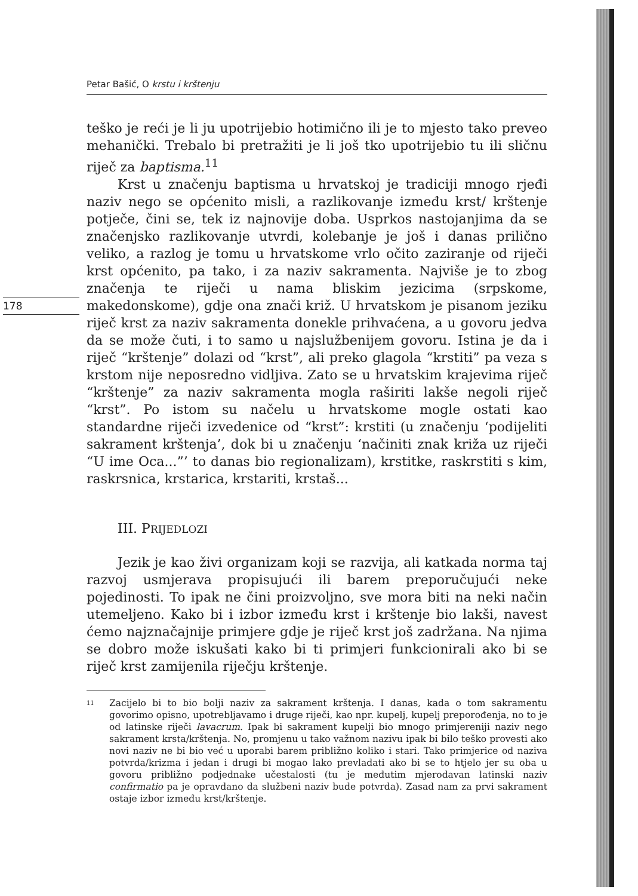Petar Bašić, O krstu i krštenju
178
teško je reći je li ju upotrijebio hotimično ili je to mjesto tako preveo mehanički. Trebalo bi pretražiti je li još tko upotrijebio tu ili sličnu riječ za baptisma.<sup>11</sup>
Krst u značenju baptisma u hrvatskoj je tradiciji mnogo rjeđi naziv nego se općenito misli, a razlikovanje između krst/ krštenje potječe, čini se, tek iz najnovije doba. Usprkos nastojanjima da se značenjsko razlikovanje utvrdi, kolebanje je još i danas prilično veliko, a razlog je tomu u hrvatskome vrlo očito zaziranje od riječi krst općenito, pa tako, i za naziv sakramenta. Najviše je to zbog značenja te riječi u nama bliskim jezicima (srpskome, makedonskome), gdje ona znači križ. U hrvatskom je pisanom jeziku riječ krst za naziv sakramenta donekle prihvaćena, a u govoru jedva da se može čuti, i to samo u najslužbenijem govoru. Istina je da i riječ “krštenje” dolazi od “krst”, ali preko glagola “krstiti” pa veza s krstom nije neposredno vidljiva. Zato se u hrvatskim krajevima riječ “krštenje” za naziv sakramenta mogla raširiti lakše negoli riječ “krst”. Po istom su načelu u hrvatskome mogle ostati kao standardne riječi izvedenice od “krst”: krstiti (u značenju ‘podijeliti sakrament krštenja’, dok bi u značenju ‘načiniti znak križa uz riječi “U ime Oca...”’ to danas bio regionalizam), krstitke, raskrstiti s kim, raskrsnica, krstarica, krstariti, krstaš...
III. PRIJEDLOZI
Jezik je kao živi organizam koji se razvija, ali katkada norma taj razvoj usmjerava propisujući ili barem preporučujući neke pojedinosti. To ipak ne čini proizvoljno, sve mora biti na neki način utemeljeno. Kako bi i izbor između krst i krštenje bio lakši, navest ćemo najznačajnije primjere gdje je riječ krst još zadržana. Na njima se dobro može iskušati kako bi ti primjeri funkcionirali ako bi se riječ krst zamijenila riječju krštenje.
11
Zacijelo bi to bio bolji naziv za sakrament krštenja. I danas, kada o tom sakramentu govorimo opisno, upotrebljavamo i druge riječi, kao npr. kupelj, kupelj preporođenja, no to je od latinske riječi lavacrum. Ipak bi sakrament kupelji bio mnogo primjereniji naziv nego sakrament krsta/krštenja. No, promjenu u tako važnom nazivu ipak bi bilo teško provesti ako novi naziv ne bi bio već u uporabi barem približno koliko i stari. Tako primjerice od naziva potvrda/krizma i jedan i drugi bi mogao lako prevladati ako bi se to htjelo jer su oba u govoru približno podjednake učestalosti (tu je međutim mjerodavan latinski naziv confirmatio pa je opravdano da službeni naziv bude potvrda). Zasad nam za prvi sakrament ostaje izbor između krst/krštenje.